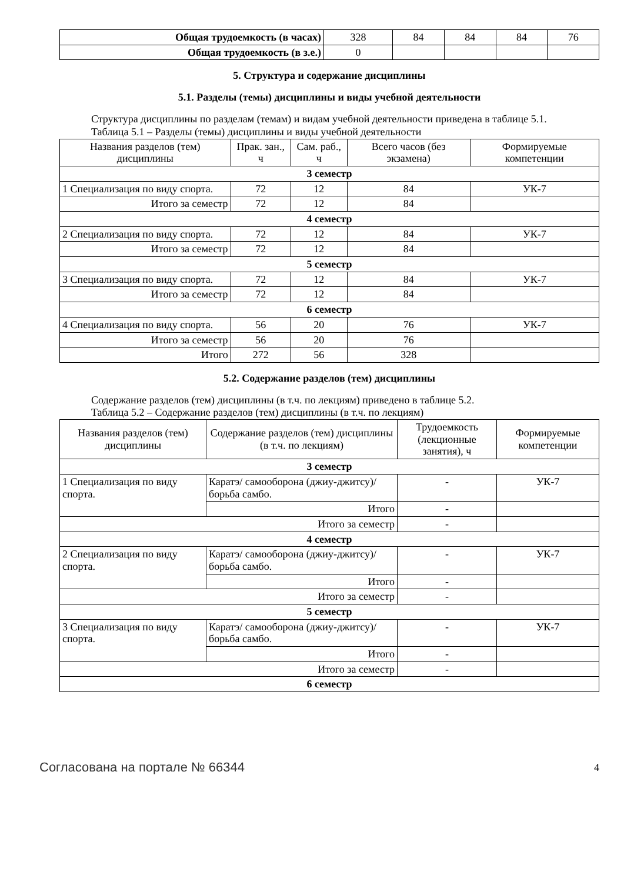| Общая трудоемкость (в часах) | 328 | 84 | 84 | 84 | 76 |
| Общая трудоемкость (в з.е.) | 0 | | | | |
5. Структура и содержание дисциплины
5.1. Разделы (темы) дисциплины и виды учебной деятельности
Структура дисциплины по разделам (темам) и видам учебной деятельности приведена в таблице 5.1.
Таблица 5.1 – Разделы (темы) дисциплины и виды учебной деятельности
| Названия разделов (тем) дисциплины | Прак. зан., ч | Сам. раб., ч | Всего часов (без экзамена) | Формируемые компетенции |
| --- | --- | --- | --- | --- |
| 3 семестр | | | | |
| 1 Специализация по виду спорта. | 72 | 12 | 84 | УК-7 |
| Итого за семестр | 72 | 12 | 84 | |
| 4 семестр | | | | |
| 2 Специализация по виду спорта. | 72 | 12 | 84 | УК-7 |
| Итого за семестр | 72 | 12 | 84 | |
| 5 семестр | | | | |
| 3 Специализация по виду спорта. | 72 | 12 | 84 | УК-7 |
| Итого за семестр | 72 | 12 | 84 | |
| 6 семестр | | | | |
| 4 Специализация по виду спорта. | 56 | 20 | 76 | УК-7 |
| Итого за семестр | 56 | 20 | 76 | |
| Итого | 272 | 56 | 328 | |
5.2. Содержание разделов (тем) дисциплины
Содержание разделов (тем) дисциплины (в т.ч. по лекциям) приведено в таблице 5.2.
Таблица 5.2 – Содержание разделов (тем) дисциплины (в т.ч. по лекциям)
| Названия разделов (тем) дисциплины | Содержание разделов (тем) дисциплины (в т.ч. по лекциям) | Трудоемкость (лекционные занятия), ч | Формируемые компетенции |
| --- | --- | --- | --- |
| 3 семестр | | | |
| 1 Специализация по виду спорта. | Каратэ/ самооборона (джиу-джитсу)/ борьба самбо. | - | УК-7 |
| | Итого | - | |
| Итого за семестр | | - | |
| 4 семестр | | | |
| 2 Специализация по виду спорта. | Каратэ/ самооборона (джиу-джитсу)/ борьба самбо. | - | УК-7 |
| | Итого | - | |
| Итого за семестр | | - | |
| 5 семестр | | | |
| 3 Специализация по виду спорта. | Каратэ/ самооборона (джиу-джитсу)/ борьба самбо. | - | УК-7 |
| | Итого | - | |
| Итого за семестр | | - | |
| 6 семестр | | | |
Согласована на портале № 66344 4